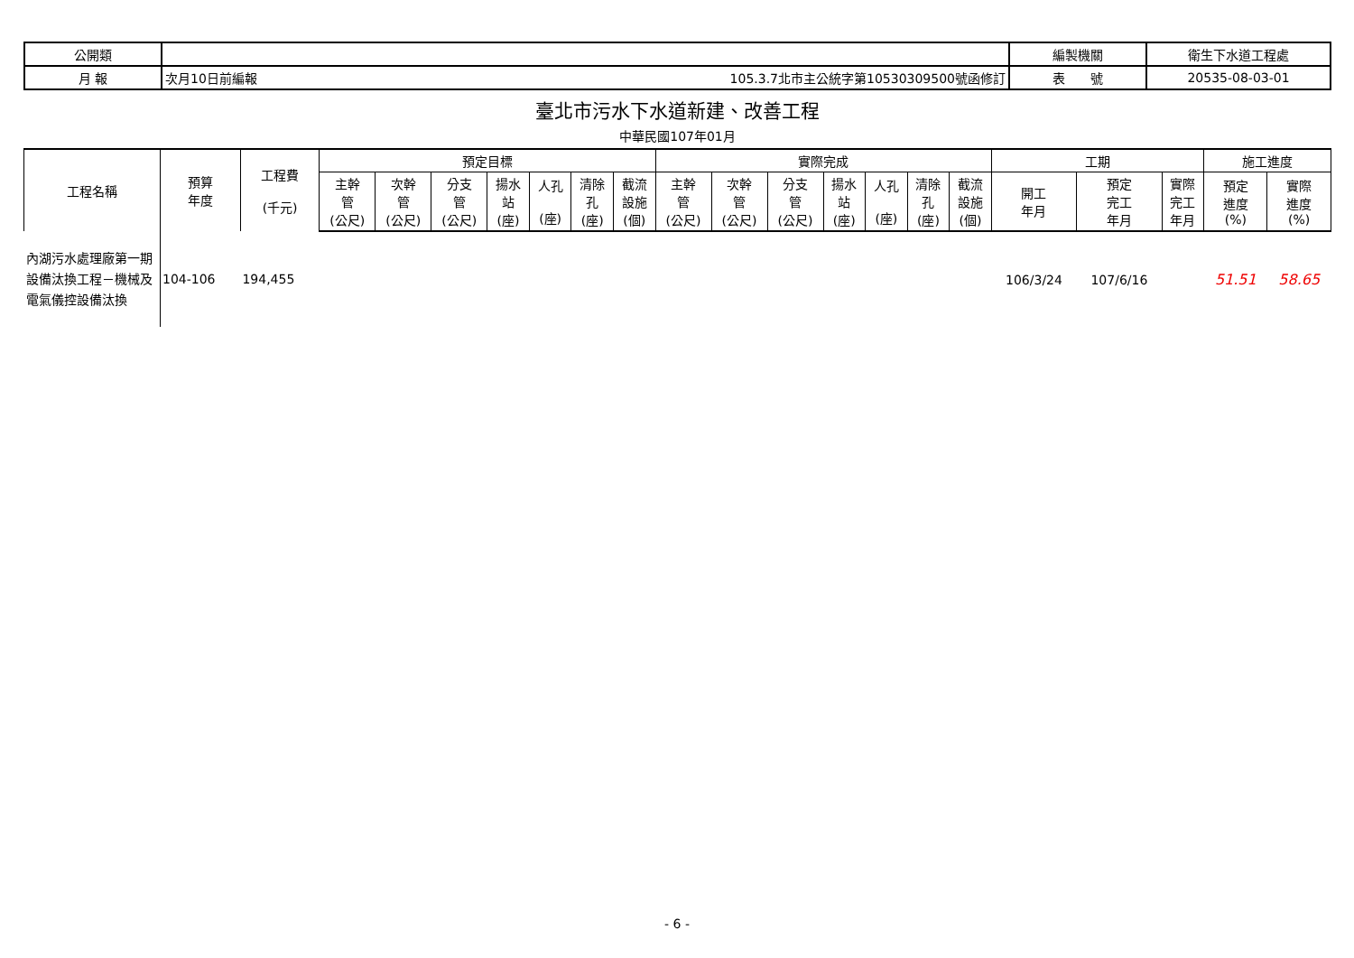| 公開類 | | | 編製機關 | 衛生下水道工程處 |
| 月 報 | 次月10日前編報 | 105.3.7北市主公統字第10530309500號函修訂 | 表 號 | 20535-08-03-01 |
臺北市污水下水道新建、改善工程
中華民國107年01月
| 工程名稱 | 預算 年度 | 工程費 (千元) | 預定目標 | | | | | | | 實際完成 | | | | | | | 工期 | | | 施工進度 | |
| --- | --- | --- | --- | --- | --- | --- | --- | --- | --- | --- | --- | --- | --- | --- | --- | --- | --- | --- | --- | --- | --- |
| | | | 主幹 管 (公尺) | 次幹 管 (公尺) | 分支 管 (公尺) | 揚水 站 (座) | 人孔 (座) | 清除 孔 (座) | 截流 設施 (個) | 主幹 管 (公尺) | 次幹 管 (公尺) | 分支 管 (公尺) | 揚水 站 (座) | 人孔 (座) | 清除 孔 (座) | 截流 設施 (個) | 開工 年月 | 預定 完工 年月 | 實際 完工 年月 | 預定 進度 (%) | 實際 進度 (%) |
| 內湖污水處理廠第一期設備汰換工程－機械及電氣儀控設備汰換 | 104-106 | 194,455 | | | | | | | | | | | | | | | 106/3/24 | 107/6/16 | | 51.51 | 58.65 |
- 6 -